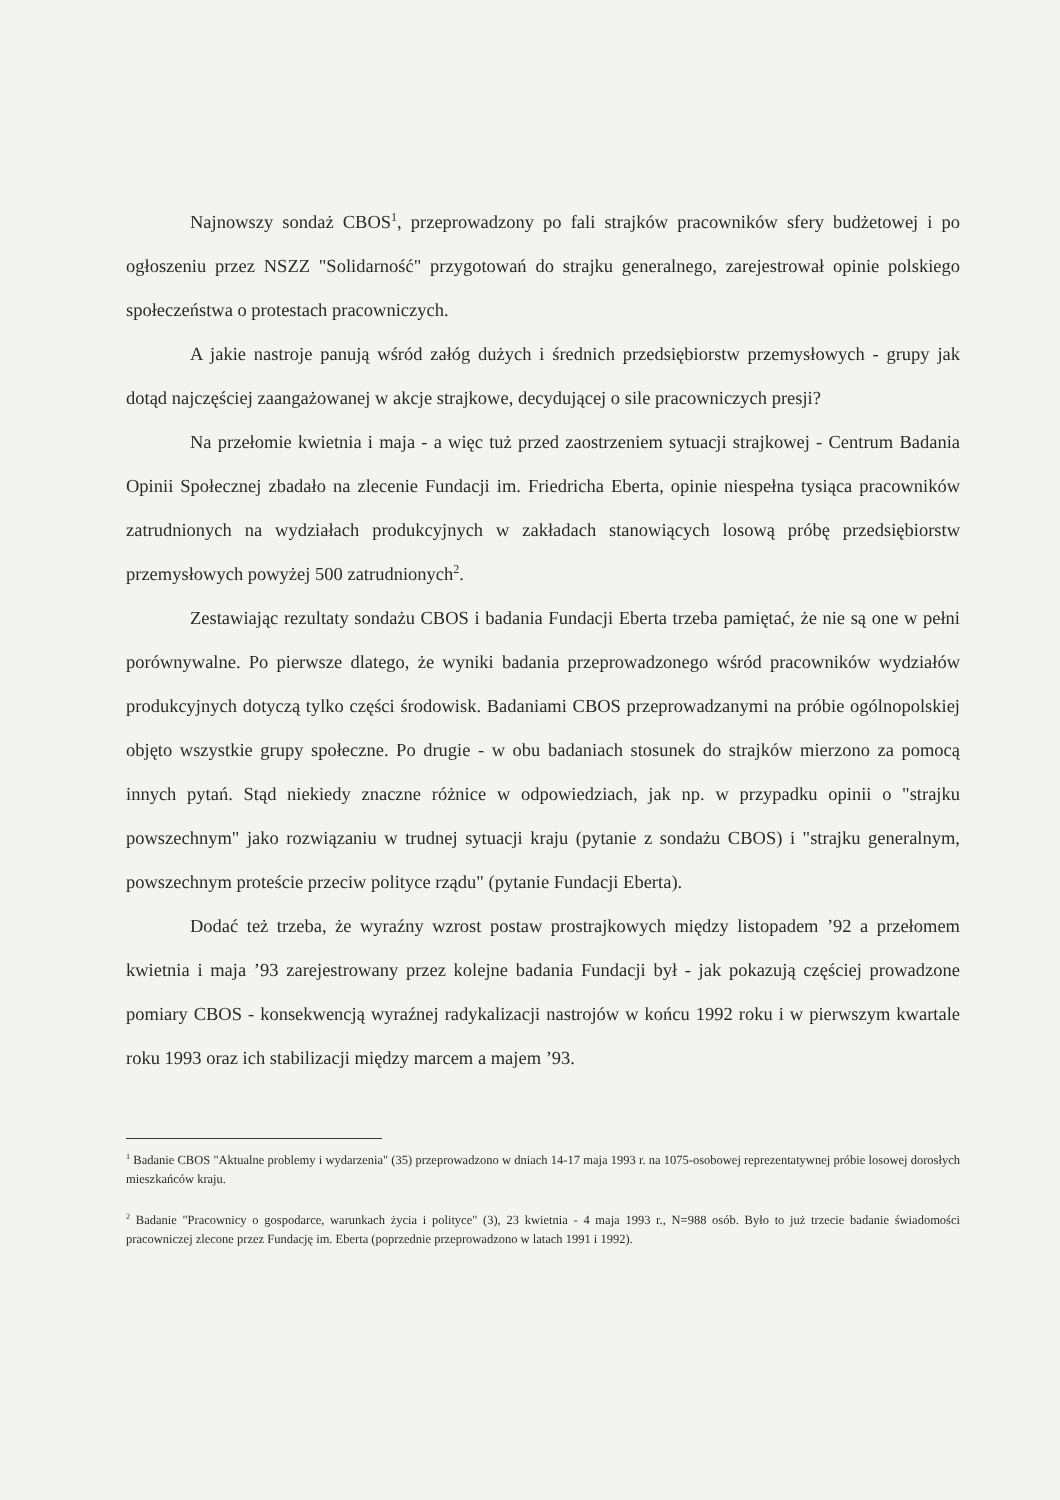Najnowszy sondaż CBOS<sup>1</sup>, przeprowadzony po fali strajków pracowników sfery budżetowej i po ogłoszeniu przez NSZZ "Solidarność" przygotowań do strajku generalnego, zarejestrował opinie polskiego społeczeństwa o protestach pracowniczych.
A jakie nastroje panują wśród załóg dużych i średnich przedsiębiorstw przemysłowych - grupy jak dotąd najczęściej zaangażowanej w akcje strajkowe, decydującej o sile pracowniczych presji?
Na przełomie kwietnia i maja - a więc tuż przed zaostrzeniem sytuacji strajkowej - Centrum Badania Opinii Społecznej zbadało na zlecenie Fundacji im. Friedricha Eberta, opinie niespełna tysiąca pracowników zatrudnionych na wydziałach produkcyjnych w zakładach stanowiących losową próbę przedsiębiorstw przemysłowych powyżej 500 zatrudnionych<sup>2</sup>.
Zestawiając rezultaty sondażu CBOS i badania Fundacji Eberta trzeba pamiętać, że nie są one w pełni porównywalne. Po pierwsze dlatego, że wyniki badania przeprowadzonego wśród pracowników wydziałów produkcyjnych dotyczą tylko części środowisk. Badaniami CBOS przeprowadzanymi na próbie ogólnopolskiej objęto wszystkie grupy społeczne. Po drugie - w obu badaniach stosunek do strajków mierzono za pomocą innych pytań. Stąd niekiedy znaczne różnice w odpowiedziach, jak np. w przypadku opinii o "strajku powszechnym" jako rozwiązaniu w trudnej sytuacji kraju (pytanie z sondażu CBOS) i "strajku generalnym, powszechnym proteście przeciw polityce rządu" (pytanie Fundacji Eberta).
Dodać też trzeba, że wyraźny wzrost postaw prostrajkowych między listopadem ’92 a przełomem kwietnia i maja ’93 zarejestrowany przez kolejne badania Fundacji był - jak pokazują częściej prowadzone pomiary CBOS - konsekwencją wyraźnej radykalizacji nastrojów w końcu 1992 roku i w pierwszym kwartale roku 1993 oraz ich stabilizacji między marcem a majem ’93.
<sup>1</sup> Badanie CBOS "Aktualne problemy i wydarzenia" (35) przeprowadzono w dniach 14-17 maja 1993 r. na 1075-osobowej reprezentatywnej próbie losowej dorosłych mieszkańców kraju.
<sup>2</sup> Badanie "Pracownicy o gospodarce, warunkach życia i polityce" (3), 23 kwietnia - 4 maja 1993 r., N=988 osób. Było to już trzecie badanie świadomości pracowniczej zlecone przez Fundację im. Eberta (poprzednie przeprowadzono w latach 1991 i 1992).